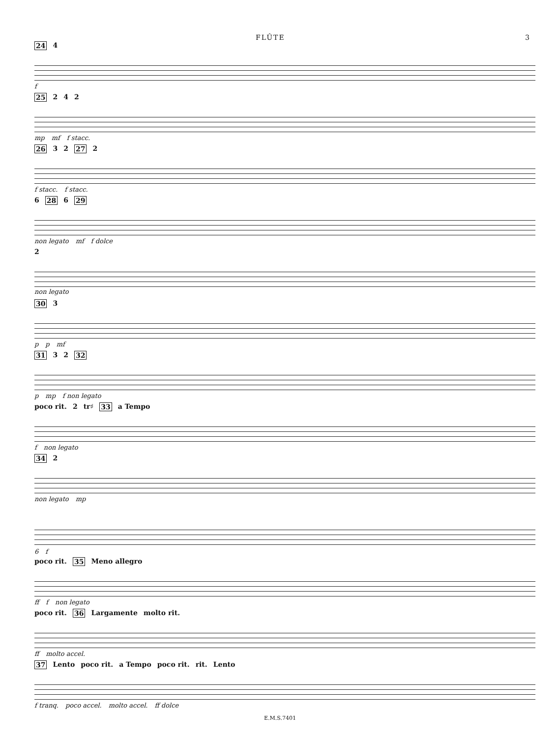FLÛTE 3
24 4
f
25 2 4 2
mp mf f stacc.
26 3 2 27 2
f stacc. f stacc.
6 28 6 29
non legato mf f dolce
2
non legato
30 3
p p mf
31 3 2 32
p mp f non legato
poco rit. 2 tr♯ 33 a Tempo
f non legato
34 2
non legato mp
6 f
poco rit. 35 Meno allegro
ff f non legato
poco rit. 36 Largamente molto rit.
ff molto accel.
37 Lento poco rit. a Tempo poco rit. rit. Lento
f tranq. poco accel. molto accel. ff dolce
E.M.S.7401